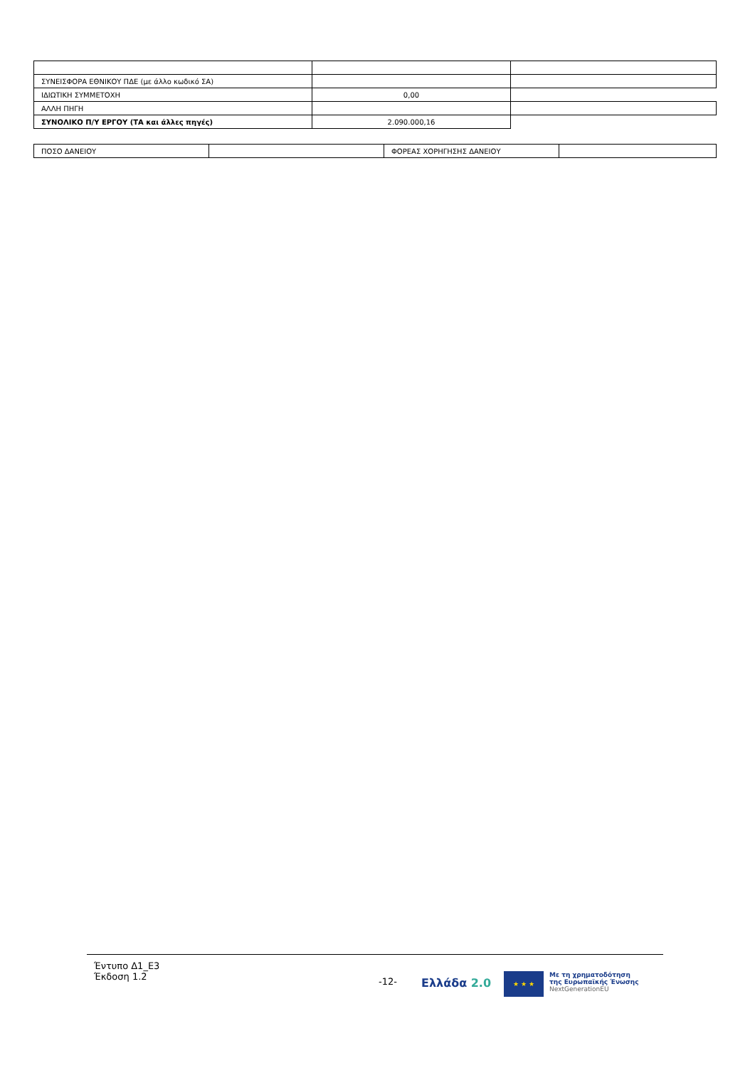| ΣΥΝΕΙΣΦΟΡΑ ΕΘΝΙΚΟΥ ΠΔΕ (με άλλο κωδικό ΣΑ) | | |
| ΙΔΙΩΤΙΚΗ ΣΥΜΜΕΤΟΧΗ | 0,00 | |
| ΑΛΛΗ ΠΗΓΗ | | |
| ΣΥΝΟΛΙΚΟ Π/Υ ΕΡΓΟΥ (ΤΑ και άλλες πηγές) | 2.090.000,16 | |
| ΠΟΣΟ ΔΑΝΕΙΟΥ | | ΦΟΡΕΑΣ ΧΟΡΗΓΗΣΗΣ ΔΑΝΕΙΟΥ | |
Έντυπο Δ1_Ε3
Έκδοση 1.2
-12-
Ελλάδα 2.0
★ ★ ★
Με τη χρηματοδότηση
της Ευρωπαϊκής Ένωσης
NextGenerationEU